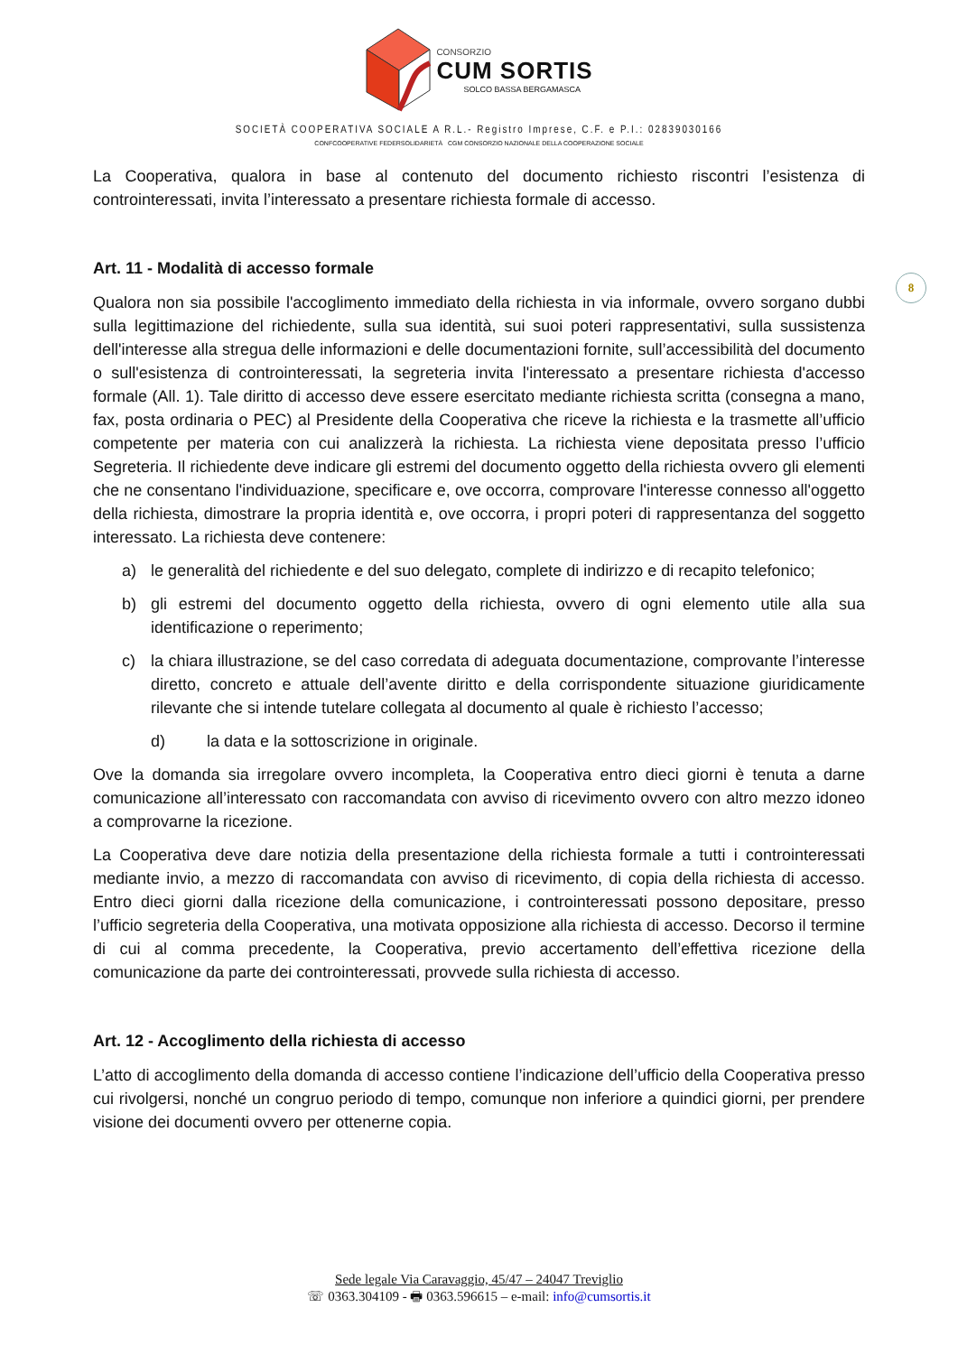CONSORZIO
CUM SORTIS
SOLCO BASSA BERGAMASCA
SOCIETÀ COOPERATIVA SOCIALE A R.L.- Registro Imprese, C.F. e P.I.: 02839030166
CONFCOOPERATIVE FEDERSOLIDARIETÀ CGM CONSORZIO NAZIONALE DELLA COOPERAZIONE SOCIALE
8
La Cooperativa, qualora in base al contenuto del documento richiesto riscontri l’esistenza di controinteressati, invita l’interessato a presentare richiesta formale di accesso.
Art. 11 - Modalità di accesso formale
Qualora non sia possibile l'accoglimento immediato della richiesta in via informale, ovvero sorgano dubbi sulla legittimazione del richiedente, sulla sua identità, sui suoi poteri rappresentativi, sulla sussistenza dell'interesse alla stregua delle informazioni e delle documentazioni fornite, sull’accessibilità del documento o sull'esistenza di controinteressati, la segreteria invita l'interessato a presentare richiesta d'accesso formale (All. 1). Tale diritto di accesso deve essere esercitato mediante richiesta scritta (consegna a mano, fax, posta ordinaria o PEC) al Presidente della Cooperativa che riceve la richiesta e la trasmette all’ufficio competente per materia con cui analizzerà la richiesta. La richiesta viene depositata presso l’ufficio Segreteria. Il richiedente deve indicare gli estremi del documento oggetto della richiesta ovvero gli elementi che ne consentano l'individuazione, specificare e, ove occorra, comprovare l'interesse connesso all'oggetto della richiesta, dimostrare la propria identità e, ove occorra, i propri poteri di rappresentanza del soggetto interessato. La richiesta deve contenere:
a) le generalità del richiedente e del suo delegato, complete di indirizzo e di recapito telefonico;
b) gli estremi del documento oggetto della richiesta, ovvero di ogni elemento utile alla sua identificazione o reperimento;
c) la chiara illustrazione, se del caso corredata di adeguata documentazione, comprovante l’interesse diretto, concreto e attuale dell’avente diritto e della corrispondente situazione giuridicamente rilevante che si intende tutelare collegata al documento al quale è richiesto l’accesso;
d) la data e la sottoscrizione in originale.
Ove la domanda sia irregolare ovvero incompleta, la Cooperativa entro dieci giorni è tenuta a darne comunicazione all’interessato con raccomandata con avviso di ricevimento ovvero con altro mezzo idoneo a comprovarne la ricezione.
La Cooperativa deve dare notizia della presentazione della richiesta formale a tutti i controinteressati mediante invio, a mezzo di raccomandata con avviso di ricevimento, di copia della richiesta di accesso. Entro dieci giorni dalla ricezione della comunicazione, i controinteressati possono depositare, presso l’ufficio segreteria della Cooperativa, una motivata opposizione alla richiesta di accesso. Decorso il termine di cui al comma precedente, la Cooperativa, previo accertamento dell’effettiva ricezione della comunicazione da parte dei controinteressati, provvede sulla richiesta di accesso.
Art. 12 - Accoglimento della richiesta di accesso
L’atto di accoglimento della domanda di accesso contiene l’indicazione dell’ufficio della Cooperativa presso cui rivolgersi, nonché un congruo periodo di tempo, comunque non inferiore a quindici giorni, per prendere visione dei documenti ovvero per ottenerne copia.
Sede legale Via Caravaggio, 45/47 – 24047 Treviglio
☏ 0363.304109 - 🖶 0363.596615 – e-mail: info@cumsortis.it